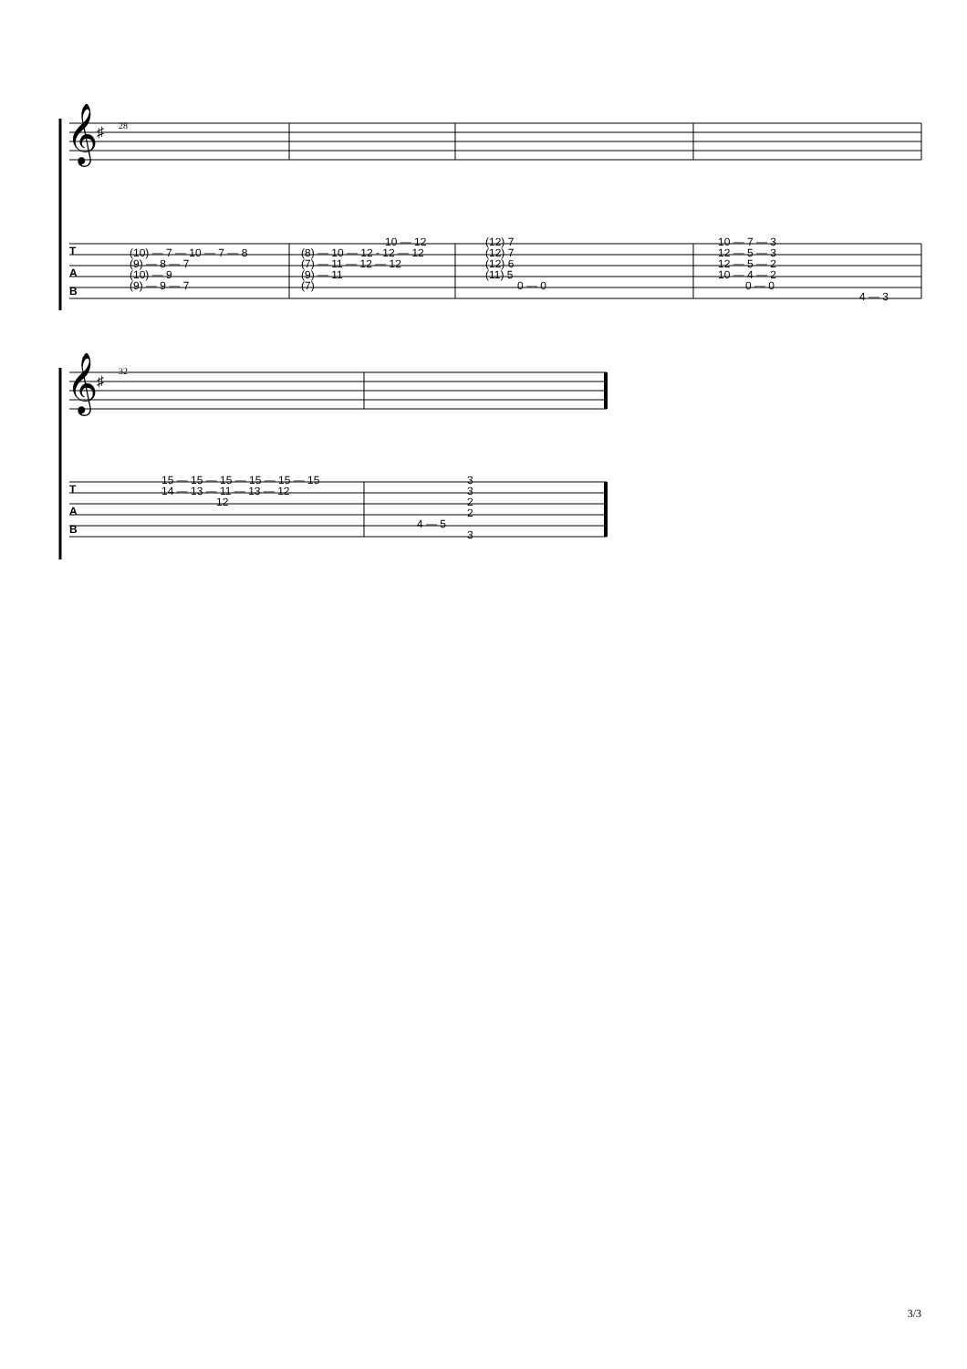𝄞
♯
28
T
A
B
(10) — 7 — 10 — 7 — 8
(9) — 8 — 7
(10) — 9
(9) — 9 — 7
(8) — 10 — 12 - 12 — 12
10 — 12
(7) — 11 — 12 — 12
(9) — 11
(7)
(12) 7
(12) 7
(12) 6
(11) 5
0 — 0
10 — 7 — 3
12 — 5 — 3
12 — 5 — 2
10 — 4 — 2
0 — 0
4 — 3
𝄞
♯
32
T
A
B
15 — 15 — 15 — 15 — 15 — 15
14 — 13 — 11 — 13 — 12
12
3
3
2
2
4 — 5
3
3/3